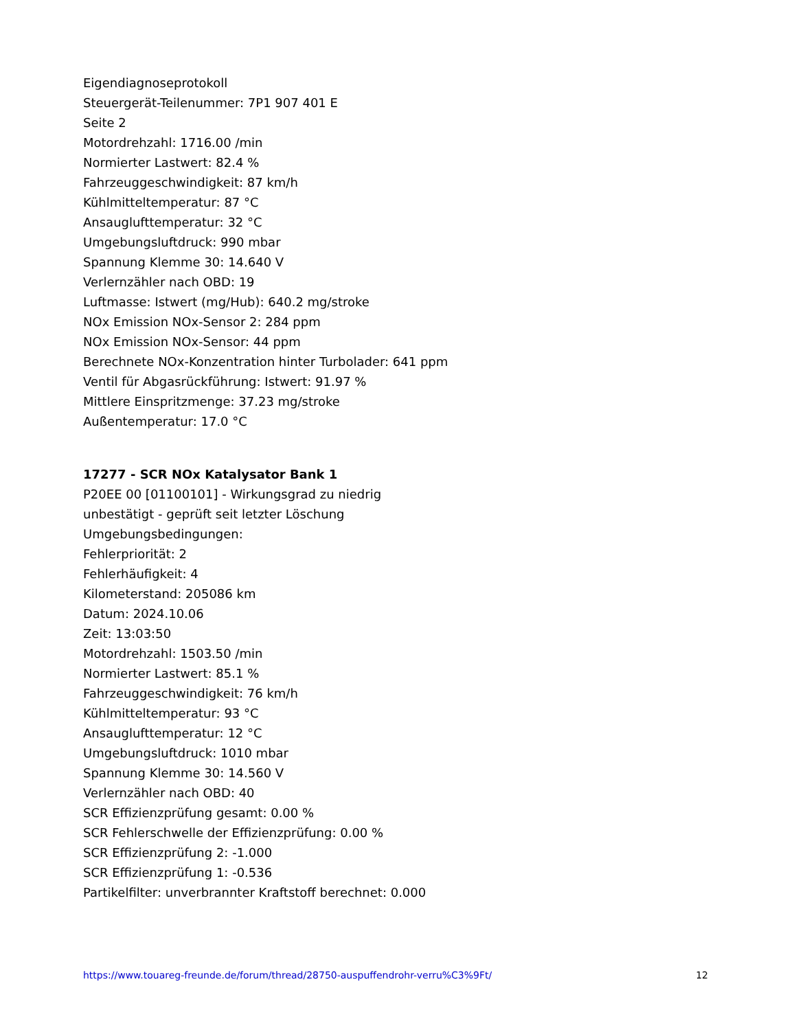Eigendiagnoseprotokoll
Steuergerät-Teilenummer: 7P1 907 401 E
Seite 2
Motordrehzahl: 1716.00 /min
Normierter Lastwert: 82.4 %
Fahrzeuggeschwindigkeit: 87 km/h
Kühlmitteltemperatur: 87 °C
Ansauglufttemperatur: 32 °C
Umgebungsluftdruck: 990 mbar
Spannung Klemme 30: 14.640 V
Verlernzähler nach OBD: 19
Luftmasse: Istwert (mg/Hub): 640.2 mg/stroke
NOx Emission NOx-Sensor 2: 284 ppm
NOx Emission NOx-Sensor: 44 ppm
Berechnete NOx-Konzentration hinter Turbolader: 641 ppm
Ventil für Abgasrückführung: Istwert: 91.97 %
Mittlere Einspritzmenge: 37.23 mg/stroke
Außentemperatur: 17.0 °C
17277 - SCR NOx Katalysator Bank 1
P20EE 00 [01100101] - Wirkungsgrad zu niedrig
unbestätigt - geprüft seit letzter Löschung
Umgebungsbedingungen:
Fehlerpriorität: 2
Fehlerhäufigkeit: 4
Kilometerstand: 205086 km
Datum: 2024.10.06
Zeit: 13:03:50
Motordrehzahl: 1503.50 /min
Normierter Lastwert: 85.1 %
Fahrzeuggeschwindigkeit: 76 km/h
Kühlmitteltemperatur: 93 °C
Ansauglufttemperatur: 12 °C
Umgebungsluftdruck: 1010 mbar
Spannung Klemme 30: 14.560 V
Verlernzähler nach OBD: 40
SCR Effizienzprüfung gesamt: 0.00 %
SCR Fehlerschwelle der Effizienzprüfung: 0.00 %
SCR Effizienzprüfung 2: -1.000
SCR Effizienzprüfung 1: -0.536
Partikelfilter: unverbrannter Kraftstoff berechnet: 0.000
https://www.touareg-freunde.de/forum/thread/28750-auspuffendrohr-verru%C3%9Ft/ 12